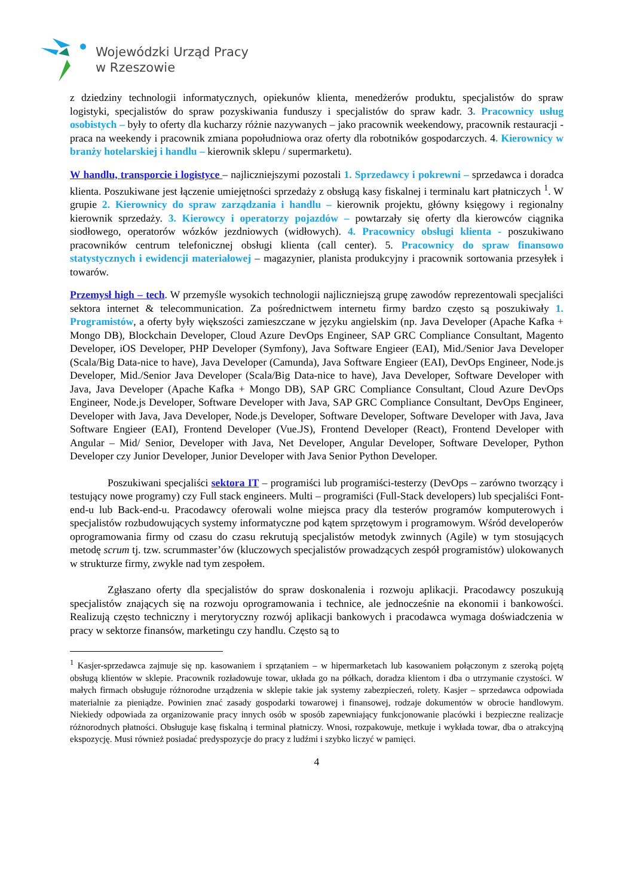Wojewódzki Urząd Pracy
w Rzeszowie
z dziedziny technologii informatycznych, opiekunów klienta, menedżerów produktu, specjalistów do spraw logistyki, specjalistów do spraw pozyskiwania funduszy i specjalistów do spraw kadr. 3. Pracownicy usług osobistych – były to oferty dla kucharzy różnie nazywanych – jako pracownik weekendowy, pracownik restauracji - praca na weekendy i pracownik zmiana popołudniowa oraz oferty dla robotników gospodarczych. 4. Kierownicy w branży hotelarskiej i handlu – kierownik sklepu / supermarketu).
W handlu, transporcie i logistyce – najliczniejszymi pozostali 1. Sprzedawcy i pokrewni – sprzedawca i doradca klienta. Poszukiwane jest łączenie umiejętności sprzedaży z obsługą kasy fiskalnej i terminalu kart płatniczych <sup>1</sup>. W grupie 2. Kierownicy do spraw zarządzania i handlu – kierownik projektu, główny księgowy i regionalny kierownik sprzedaży. 3. Kierowcy i operatorzy pojazdów – powtarzały się oferty dla kierowców ciągnika siodłowego, operatorów wózków jezdniowych (widłowych). 4. Pracownicy obsługi klienta - poszukiwano pracowników centrum telefonicznej obsługi klienta (call center). 5. Pracownicy do spraw finansowo statystycznych i ewidencji materiałowej – magazynier, planista produkcyjny i pracownik sortowania przesyłek i towarów.
Przemysł high – tech. W przemyśle wysokich technologii najliczniejszą grupę zawodów reprezentowali specjaliści sektora internet & telecommunication. Za pośrednictwem internetu firmy bardzo często są poszukiwały 1. Programistów, a oferty były większości zamieszczane w języku angielskim (np. Java Developer (Apache Kafka + Mongo DB), Blockchain Developer, Cloud Azure DevOps Engineer, SAP GRC Compliance Consultant, Magento Developer, iOS Developer, PHP Developer (Symfony), Java Software Engieer (EAI), Mid./Senior Java Developer (Scala/Big Data-nice to have), Java Developer (Camunda), Java Software Engieer (EAI), DevOps Engineer, Node.js Developer, Mid./Senior Java Developer (Scala/Big Data-nice to have), Java Developer, Software Developer with Java, Java Developer (Apache Kafka + Mongo DB), SAP GRC Compliance Consultant, Cloud Azure DevOps Engineer, Node.js Developer, Software Developer with Java, SAP GRC Compliance Consultant, DevOps Engineer, Developer with Java, Java Developer, Node.js Developer, Software Developer, Software Developer with Java, Java Software Engieer (EAI), Frontend Developer (Vue.JS), Frontend Developer (React), Frontend Developer with Angular – Mid/ Senior, Developer with Java, Net Developer, Angular Developer, Software Developer, Python Developer czy Junior Developer, Junior Developer with Java Senior Python Developer.
Poszukiwani specjaliści sektora IT – programiści lub programiści-testerzy (DevOps – zarówno tworzący i testujący nowe programy) czy Full stack engineers. Multi – programiści (Full-Stack developers) lub specjaliści Font-end-u lub Back-end-u. Pracodawcy oferowali wolne miejsca pracy dla testerów programów komputerowych i specjalistów rozbudowujących systemy informatyczne pod kątem sprzętowym i programowym. Wśród developerów oprogramowania firmy od czasu do czasu rekrutują specjalistów metodyk zwinnych (Agile) w tym stosujących metodę scrum tj. tzw. scrummaster’ów (kluczowych specjalistów prowadzących zespół programistów) ulokowanych w strukturze firmy, zwykle nad tym zespołem.
Zgłaszano oferty dla specjalistów do spraw doskonalenia i rozwoju aplikacji. Pracodawcy poszukują specjalistów znających się na rozwoju oprogramowania i technice, ale jednocześnie na ekonomii i bankowości. Realizują często techniczny i merytoryczny rozwój aplikacji bankowych i pracodawca wymaga doświadczenia w pracy w sektorze finansów, marketingu czy handlu. Często są to
<sup>1</sup> Kasjer-sprzedawca zajmuje się np. kasowaniem i sprzątaniem – w hipermarketach lub kasowaniem połączonym z szeroką pojętą obsługą klientów w sklepie. Pracownik rozładowuje towar, układa go na półkach, doradza klientom i dba o utrzymanie czystości. W małych firmach obsługuje różnorodne urządzenia w sklepie takie jak systemy zabezpieczeń, rolety. Kasjer – sprzedawca odpowiada materialnie za pieniądze. Powinien znać zasady gospodarki towarowej i finansowej, rodzaje dokumentów w obrocie handlowym. Niekiedy odpowiada za organizowanie pracy innych osób w sposób zapewniający funkcjonowanie placówki i bezpieczne realizacje różnorodnych płatności. Obsługuje kasę fiskalną i terminal płatniczy. Wnosi, rozpakowuje, metkuje i wykłada towar, dba o atrakcyjną ekspozycję. Musi również posiadać predyspozycje do pracy z ludźmi i szybko liczyć w pamięci.
4